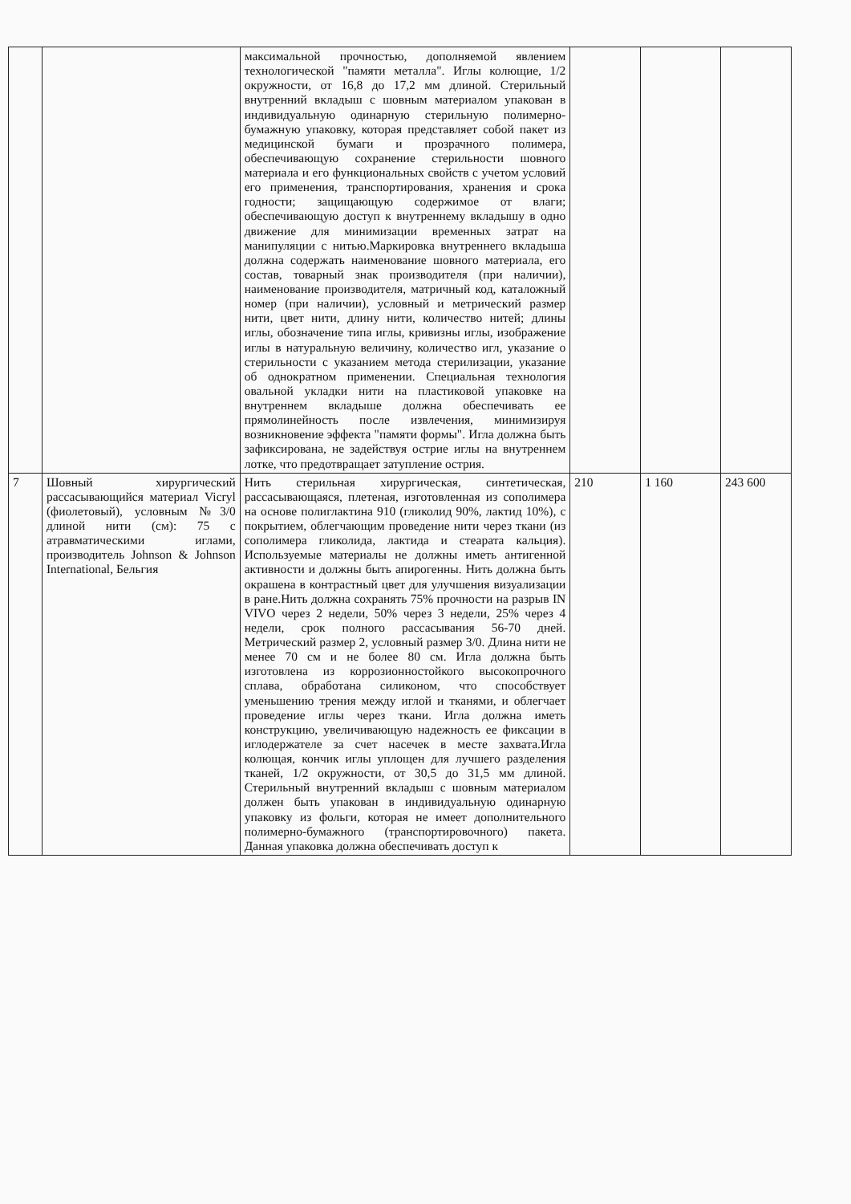| | | максимальной прочностью, дополняемой явлением технологической "памяти металла". Иглы колющие, 1/2 окружности, от 16,8 до 17,2 мм длиной. Стерильный внутренний вкладыш с шовным материалом упакован в индивидуальную одинарную стерильную полимерно-бумажную упаковку, которая представляет собой пакет из медицинской бумаги и прозрачного полимера, обеспечивающую сохранение стерильности шовного материала и его функциональных свойств с учетом условий его применения, транспортирования, хранения и срока годности; защищающую содержимое от влаги; обеспечивающую доступ к внутреннему вкладышу в одно движение для минимизации временных затрат на манипуляции с нитью.Маркировка внутреннего вкладыша должна содержать наименование шовного материала, его состав, товарный знак производителя (при наличии), наименование производителя, матричный код, каталожный номер (при наличии), условный и метрический размер нити, цвет нити, длину нити, количество нитей; длины иглы, обозначение типа иглы, кривизны иглы, изображение иглы в натуральную величину, количество игл, указание о стерильности с указанием метода стерилизации, указание об однократном применении. Специальная технология овальной укладки нити на пластиковой упаковке на внутреннем вкладыше должна обеспечивать ее прямолинейность после извлечения, минимизируя возникновение эффекта "памяти формы". Игла должна быть зафиксирована, не задействуя острие иглы на внутреннем лотке, что предотвращает затупление острия. | | | |
| 7 | Шовный хирургический рассасывающийся материал Vicryl (фиолетовый), условным №3/0 длиной нити (см): 75 с атравматическими иглами, производитель Johnson & Johnson International, Бельгия | Нить стерильная хирургическая, синтетическая, рассасывающаяся, плетеная, изготовленная из сополимера на основе полиглактина 910 (гликолид 90%, лактид 10%), с покрытием, облегчающим проведение нити через ткани (из сополимера гликолида, лактида и стеарата кальция). Используемые материалы не должны иметь антигенной активности и должны быть апирогенны. Нить должна быть окрашена в контрастный цвет для улучшения визуализации в ране.Нить должна сохранять 75% прочности на разрыв IN VIVO через 2 недели, 50% через 3 недели, 25% через 4 недели, срок полного рассасывания 56-70 дней. Метрический размер 2, условный размер 3/0. Длина нити не менее 70 см и не более 80 см. Игла должна быть изготовлена из коррозионностойкого высокопрочного сплава, обработана силиконом, что способствует уменьшению трения между иглой и тканями, и облегчает проведение иглы через ткани. Игла должна иметь конструкцию, увеличивающую надежность ее фиксации в иглодержателе за счет насечек в месте захвата.Игла колющая, кончик иглы уплощен для лучшего разделения тканей, 1/2 окружности, от 30,5 до 31,5 мм длиной. Стерильный внутренний вкладыш с шовным материалом должен быть упакован в индивидуальную одинарную упаковку из фольги, которая не имеет дополнительного полимерно-бумажного (транспортировочного) пакета. Данная упаковка должна обеспечивать доступ к | 210 | 1 160 | 243 600 |